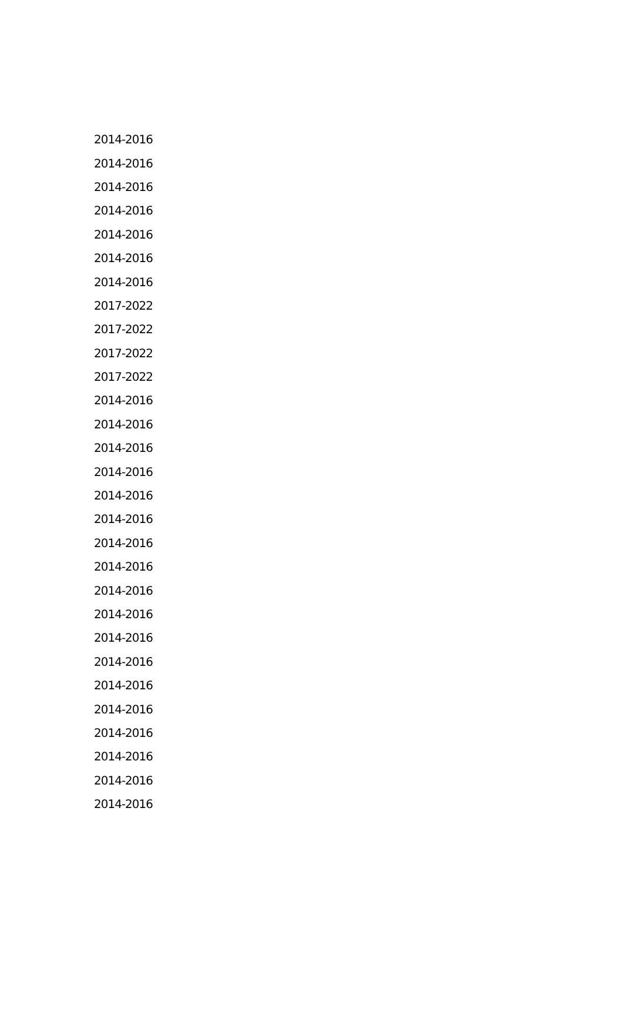| 2014-2016 |
| 2014-2016 |
| 2014-2016 |
| 2014-2016 |
| 2014-2016 |
| 2014-2016 |
| 2014-2016 |
| 2017-2022 |
| 2017-2022 |
| 2017-2022 |
| 2017-2022 |
| 2014-2016 |
| 2014-2016 |
| 2014-2016 |
| 2014-2016 |
| 2014-2016 |
| 2014-2016 |
| 2014-2016 |
| 2014-2016 |
| 2014-2016 |
| 2014-2016 |
| 2014-2016 |
| 2014-2016 |
| 2014-2016 |
| 2014-2016 |
| 2014-2016 |
| 2014-2016 |
| 2014-2016 |
| 2014-2016 |